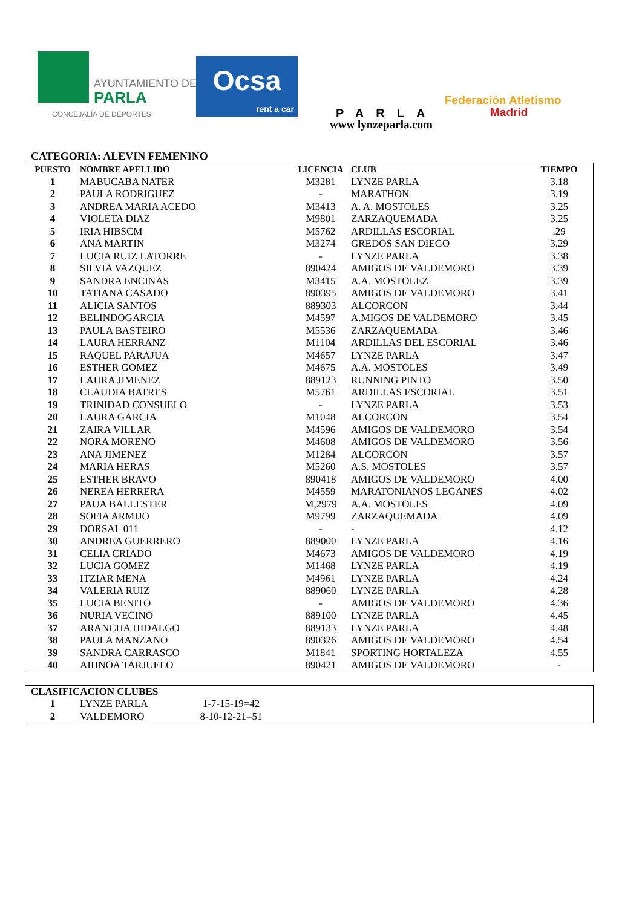AYUNTAMIENTO DE
PARLA
CONCEJALÍA DE DEPORTES
Ocsa
rent a car
PARLA
www lynzeparla.com
Federación Atletismo
Madrid
CATEGORIA: ALEVIN FEMENINO
| PUESTO | NOMBRE APELLIDO | LICENCIA | CLUB | TIEMPO |
| --- | --- | --- | --- | --- |
| 1 | MABUCABA NATER | M3281 | LYNZE PARLA | 3.18 |
| 2 | PAULA RODRIGUEZ | - | MARATHON | 3.19 |
| 3 | ANDREA MARIA ACEDO | M3413 | A. A. MOSTOLES | 3.25 |
| 4 | VIOLETA DIAZ | M9801 | ZARZAQUEMADA | 3.25 |
| 5 | IRIA HIBSCM | M5762 | ARDILLAS ESCORIAL | .29 |
| 6 | ANA MARTIN | M3274 | GREDOS SAN DIEGO | 3.29 |
| 7 | LUCIA RUIZ LATORRE | - | LYNZE PARLA | 3.38 |
| 8 | SILVIA VAZQUEZ | 890424 | AMIGOS DE VALDEMORO | 3.39 |
| 9 | SANDRA ENCINAS | M3415 | A.A. MOSTOLEZ | 3.39 |
| 10 | TATIANA CASADO | 890395 | AMIGOS DE VALDEMORO | 3.41 |
| 11 | ALICIA SANTOS | 889303 | ALCORCON | 3.44 |
| 12 | BELINDOGARCIA | M4597 | A.MIGOS DE VALDEMORO | 3.45 |
| 13 | PAULA BASTEIRO | M5536 | ZARZAQUEMADA | 3.46 |
| 14 | LAURA HERRANZ | M1104 | ARDILLAS DEL ESCORIAL | 3.46 |
| 15 | RAQUEL PARAJUA | M4657 | LYNZE PARLA | 3.47 |
| 16 | ESTHER GOMEZ | M4675 | A.A. MOSTOLES | 3.49 |
| 17 | LAURA JIMENEZ | 889123 | RUNNING PINTO | 3.50 |
| 18 | CLAUDIA BATRES | M5761 | ARDILLAS ESCORIAL | 3.51 |
| 19 | TRINIDAD CONSUELO | - | LYNZE PARLA | 3.53 |
| 20 | LAURA GARCIA | M1048 | ALCORCON | 3.54 |
| 21 | ZAIRA VILLAR | M4596 | AMIGOS DE VALDEMORO | 3.54 |
| 22 | NORA MORENO | M4608 | AMIGOS DE VALDEMORO | 3.56 |
| 23 | ANA JIMENEZ | M1284 | ALCORCON | 3.57 |
| 24 | MARIA HERAS | M5260 | A.S. MOSTOLES | 3.57 |
| 25 | ESTHER BRAVO | 890418 | AMIGOS DE VALDEMORO | 4.00 |
| 26 | NEREA HERRERA | M4559 | MARATONIANOS LEGANES | 4.02 |
| 27 | PAUA BALLESTER | M,2979 | A.A. MOSTOLES | 4.09 |
| 28 | SOFIA ARMIJO | M9799 | ZARZAQUEMADA | 4.09 |
| 29 | DORSAL 011 | - | - | 4.12 |
| 30 | ANDREA GUERRERO | 889000 | LYNZE PARLA | 4.16 |
| 31 | CELIA CRIADO | M4673 | AMIGOS DE VALDEMORO | 4.19 |
| 32 | LUCIA GOMEZ | M1468 | LYNZE PARLA | 4.19 |
| 33 | ITZIAR MENA | M4961 | LYNZE PARLA | 4.24 |
| 34 | VALERIA RUIZ | 889060 | LYNZE PARLA | 4.28 |
| 35 | LUCIA BENITO | - | AMIGOS DE VALDEMORO | 4.36 |
| 36 | NURIA VECINO | 889100 | LYNZE PARLA | 4.45 |
| 37 | ARANCHA HIDALGO | 889133 | LYNZE PARLA | 4.48 |
| 38 | PAULA MANZANO | 890326 | AMIGOS DE VALDEMORO | 4.54 |
| 39 | SANDRA CARRASCO | M1841 | SPORTING HORTALEZA | 4.55 |
| 40 | AIHNOA TARJUELO | 890421 | AMIGOS DE VALDEMORO | - |
| CLASIFICACION CLUBES | | | |
| --- | --- | --- | --- |
| 1 | LYNZE PARLA | 1-7-15-19=42 | |
| 2 | VALDEMORO | 8-10-12-21=51 | |